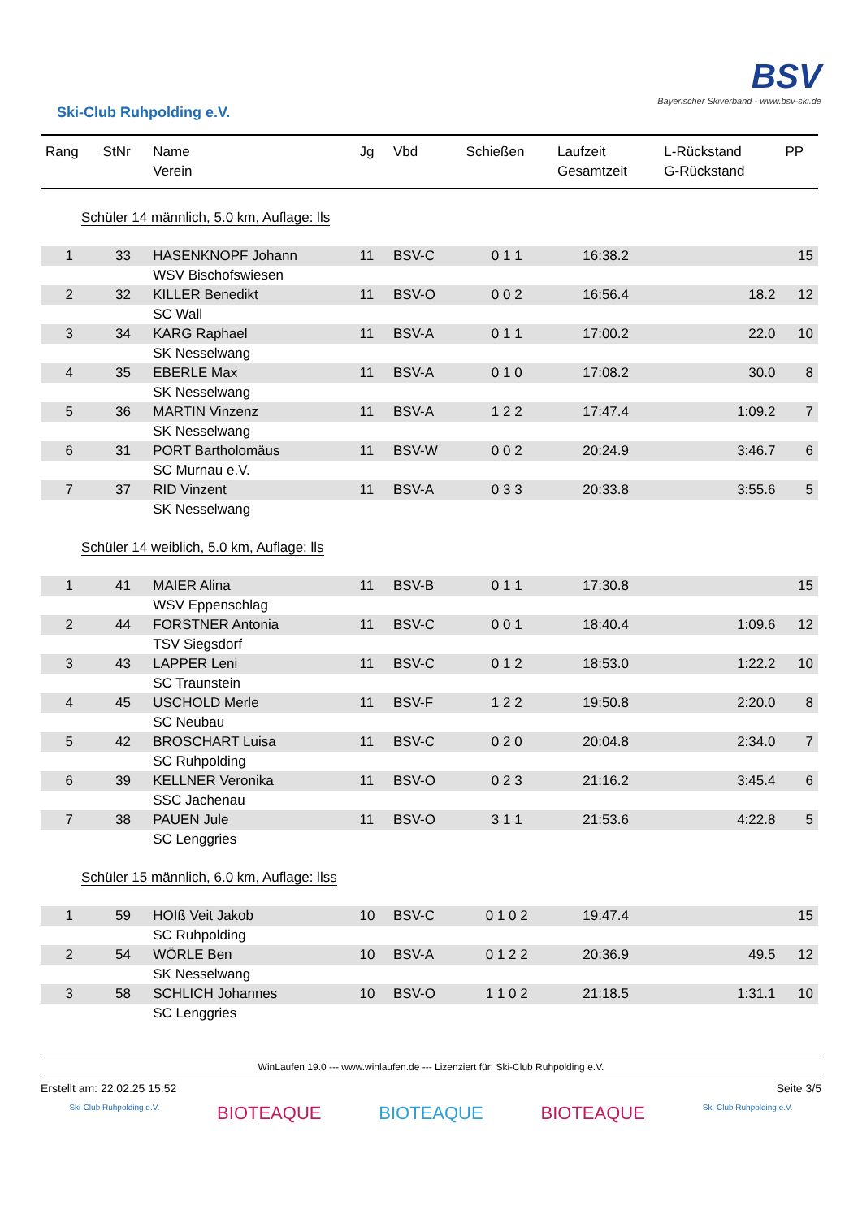Ski-Club Ruhpolding e.V.
BSV
Bayerischer Skiverband - www.bsv-ski.de
| Rang | StNr | Name Verein | Jg | Vbd | Schießen | Laufzeit Gesamtzeit | L-Rückstand G-Rückstand | PP |
| --- | --- | --- | --- | --- | --- | --- | --- | --- |
| Schüler 14 männlich, 5.0 km, Auflage: lls | | | | | | | | |
| 1 | 33 | HASENKNOPF Johann | 11 | BSV-C | 0 1 1 | 16:38.2 | | 15 |
| | | WSV Bischofswiesen | | | | | | |
| 2 | 32 | KILLER Benedikt | 11 | BSV-O | 0 0 2 | 16:56.4 | 18.2 | 12 |
| | | SC Wall | | | | | | |
| 3 | 34 | KARG Raphael | 11 | BSV-A | 0 1 1 | 17:00.2 | 22.0 | 10 |
| | | SK Nesselwang | | | | | | |
| 4 | 35 | EBERLE Max | 11 | BSV-A | 0 1 0 | 17:08.2 | 30.0 | 8 |
| | | SK Nesselwang | | | | | | |
| 5 | 36 | MARTIN Vinzenz | 11 | BSV-A | 1 2 2 | 17:47.4 | 1:09.2 | 7 |
| | | SK Nesselwang | | | | | | |
| 6 | 31 | PORT Bartholomäus | 11 | BSV-W | 0 0 2 | 20:24.9 | 3:46.7 | 6 |
| | | SC Murnau e.V. | | | | | | |
| 7 | 37 | RID Vinzent | 11 | BSV-A | 0 3 3 | 20:33.8 | 3:55.6 | 5 |
| | | SK Nesselwang | | | | | | |
| Schüler 14 weiblich, 5.0 km, Auflage: lls | | | | | | | | |
| 1 | 41 | MAIER Alina | 11 | BSV-B | 0 1 1 | 17:30.8 | | 15 |
| | | WSV Eppenschlag | | | | | | |
| 2 | 44 | FORSTNER Antonia | 11 | BSV-C | 0 0 1 | 18:40.4 | 1:09.6 | 12 |
| | | TSV Siegsdorf | | | | | | |
| 3 | 43 | LAPPER Leni | 11 | BSV-C | 0 1 2 | 18:53.0 | 1:22.2 | 10 |
| | | SC Traunstein | | | | | | |
| 4 | 45 | USCHOLD Merle | 11 | BSV-F | 1 2 2 | 19:50.8 | 2:20.0 | 8 |
| | | SC Neubau | | | | | | |
| 5 | 42 | BROSCHART Luisa | 11 | BSV-C | 0 2 0 | 20:04.8 | 2:34.0 | 7 |
| | | SC Ruhpolding | | | | | | |
| 6 | 39 | KELLNER Veronika | 11 | BSV-O | 0 2 3 | 21:16.2 | 3:45.4 | 6 |
| | | SSC Jachenau | | | | | | |
| 7 | 38 | PAUEN Jule | 11 | BSV-O | 3 1 1 | 21:53.6 | 4:22.8 | 5 |
| | | SC Lenggries | | | | | | |
| Schüler 15 männlich, 6.0 km, Auflage: llss | | | | | | | | |
| 1 | 59 | HOIß Veit Jakob | 10 | BSV-C | 0 1 0 2 | 19:47.4 | | 15 |
| | | SC Ruhpolding | | | | | | |
| 2 | 54 | WÖRLE Ben | 10 | BSV-A | 0 1 2 2 | 20:36.9 | 49.5 | 12 |
| | | SK Nesselwang | | | | | | |
| 3 | 58 | SCHLICH Johannes | 10 | BSV-O | 1 1 0 2 | 21:18.5 | 1:31.1 | 10 |
| | | SC Lenggries | | | | | | |
WinLaufen 19.0 --- www.winlaufen.de --- Lizenziert für: Ski-Club Ruhpolding e.V.
Erstellt am: 22.02.25 15:52 Seite 3/5
Ski-Club Ruhpolding e.V. BIOTEAQUE BIOTEAQUE BIOTEAQUE Ski-Club Ruhpolding e.V.